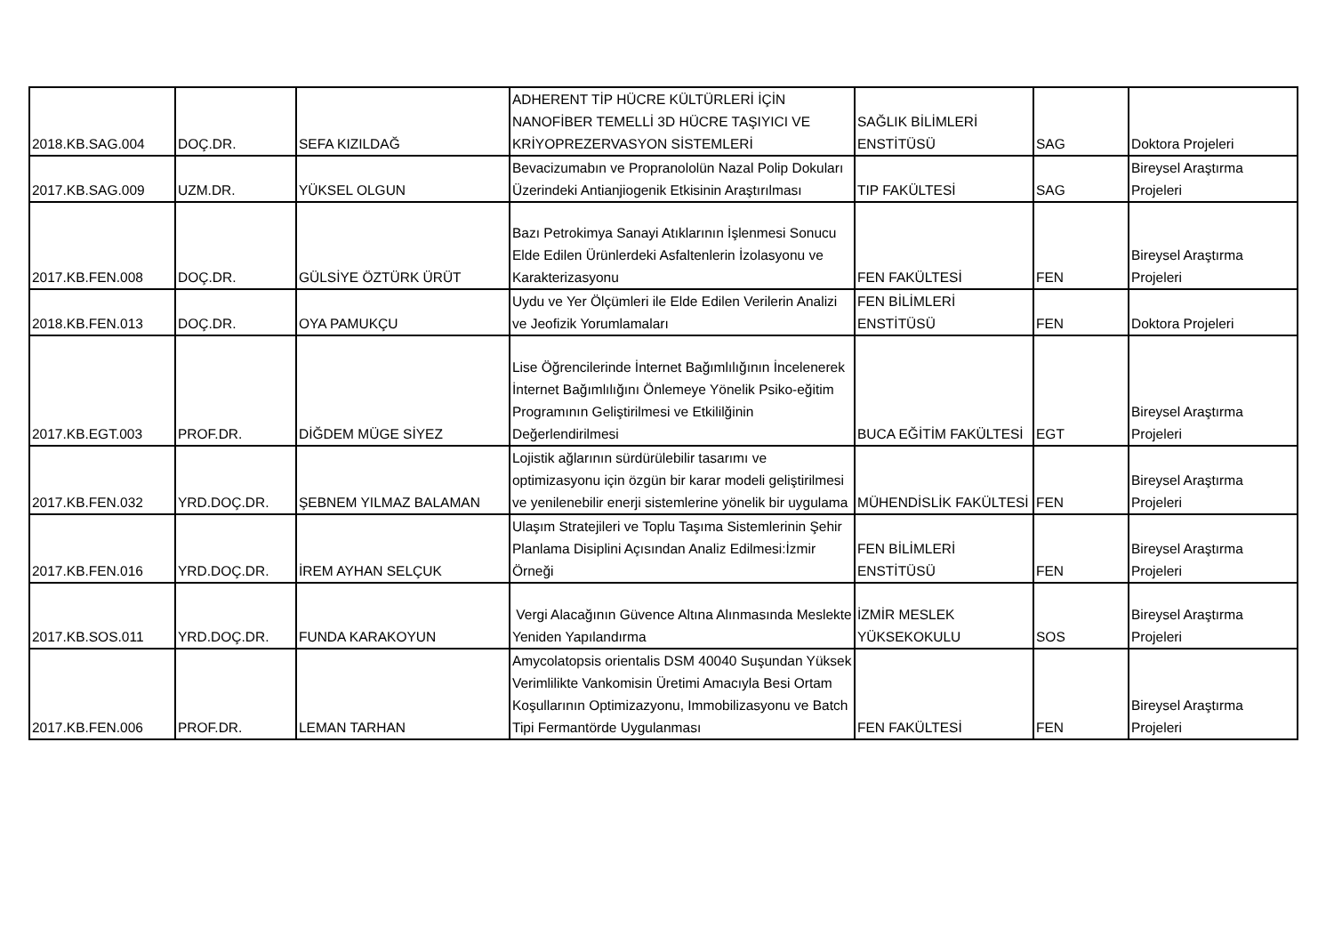| 2018.KB.SAG.004 | DOÇ.DR. | SEFA KIZILDAĞ | ADHERENT TİP HÜCRE KÜLTÜRLERİ İÇİN NANOFİBER TEMELLİ 3D HÜCRE TAŞIYICI VE KRİYOPREZERVASYON SİSTEMLERİ | SAĞLIK BİLİMLERİ ENSTİTÜSÜ | SAG | Doktora Projeleri |
| 2017.KB.SAG.009 | UZM.DR. | YÜKSEL OLGUN | Bevacizumabın ve Propranololün Nazal Polip Dokuları Üzerindeki Antianjiogenik Etkisinin Araştırılması | TIP FAKÜLTESİ | SAG | Bireysel Araştırma Projeleri |
| 2017.KB.FEN.008 | DOÇ.DR. | GÜLSİYE ÖZTÜRK ÜRÜT | Bazı Petrokimya Sanayi Atıklarının İşlenmesi Sonucu Elde Edilen Ürünlerdeki Asfaltenlerin İzolasyonu ve Karakterizasyonu | FEN FAKÜLTESİ | FEN | Bireysel Araştırma Projeleri |
| 2018.KB.FEN.013 | DOÇ.DR. | OYA PAMUKÇU | Uydu ve Yer Ölçümleri ile Elde Edilen Verilerin Analizi ve Jeofizik Yorumlamaları | FEN BİLİMLERİ ENSTİTÜSÜ | FEN | Doktora Projeleri |
| 2017.KB.EGT.003 | PROF.DR. | DİĞDEM MÜGE SİYEZ | Lise Öğrencilerinde İnternet Bağımlılığının İncelenerek İnternet Bağımlılığını Önlemeye Yönelik Psiko-eğitim Programının Geliştirilmesi ve Etkililğinin Değerlendirilmesi | BUCA EĞİTİM FAKÜLTESİ | EGT | Bireysel Araştırma Projeleri |
| 2017.KB.FEN.032 | YRD.DOÇ.DR. | ŞEBNEM YILMAZ BALAMAN | Lojistik ağlarının sürdürülebilir tasarımı ve optimizasyonu için özgün bir karar modeli geliştirilmesi ve yenilenebilir enerji sistemlerine yönelik bir uygulama | MÜHENDİSLİK FAKÜLTESİ | FEN | Bireysel Araştırma Projeleri |
| 2017.KB.FEN.016 | YRD.DOÇ.DR. | İREM AYHAN SELÇUK | Ulaşım Stratejileri ve Toplu Taşıma Sistemlerinin Şehir Planlama Disiplini Açısından Analiz Edilmesi:İzmir Örneği | FEN BİLİMLERİ ENSTİTÜSÜ | FEN | Bireysel Araştırma Projeleri |
| 2017.KB.SOS.011 | YRD.DOÇ.DR. | FUNDA KARAKOYUN | Vergi Alacağının Güvence Altına Alınmasında Meslekte Yeniden Yapılandırma | İZMİR MESLEK YÜKSEKOKULU | SOS | Bireysel Araştırma Projeleri |
| 2017.KB.FEN.006 | PROF.DR. | LEMAN TARHAN | Amycolatopsis orientalis DSM 40040 Suşundan Yüksek Verimlilikte Vankomisin Üretimi Amacıyla Besi Ortam Koşullarının Optimizazyonu, Immobilizasyonu ve Batch Tipi Fermantörde Uygulanması | FEN FAKÜLTESİ | FEN | Bireysel Araştırma Projeleri |